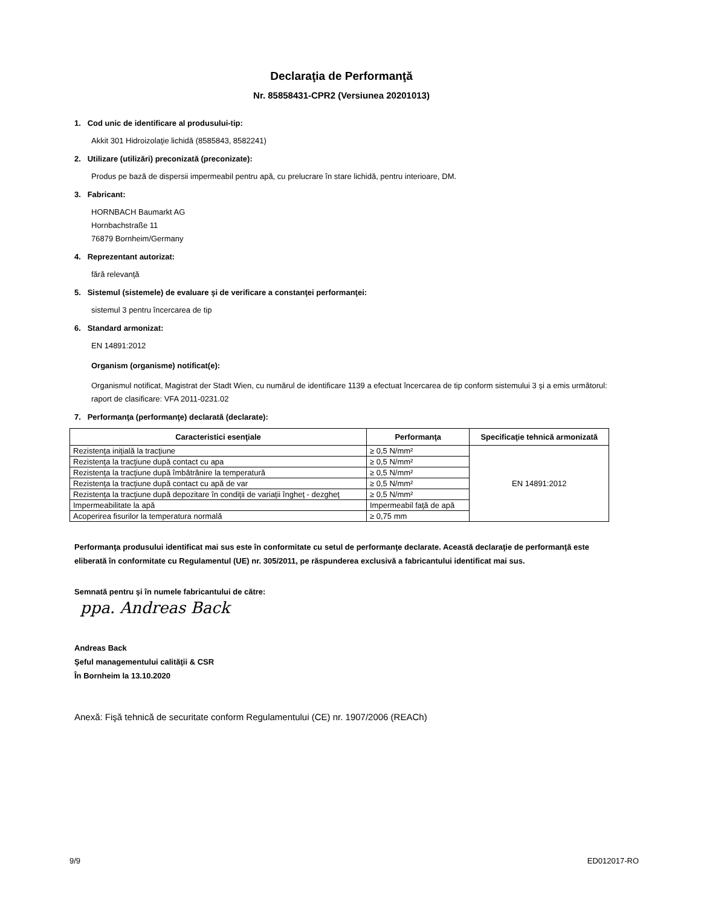Declaraţia de Performanţă
Nr. 85858431-CPR2 (Versiunea 20201013)
1. Cod unic de identificare al produsului-tip:
Akkit 301 Hidroizolaţie lichidă (8585843, 8582241)
2. Utilizare (utilizări) preconizată (preconizate):
Produs pe bază de dispersii impermeabil pentru apă, cu prelucrare în stare lichidă, pentru interioare, DM.
3. Fabricant:
HORNBACH Baumarkt AG
Hornbachstraße 11
76879 Bornheim/Germany
4. Reprezentant autorizat:
fără relevanţă
5. Sistemul (sistemele) de evaluare şi de verificare a constanţei performanţei:
sistemul 3 pentru încercarea de tip
6. Standard armonizat:
EN 14891:2012
Organism (organisme) notificat(e):
Organismul notificat, Magistrat der Stadt Wien, cu numărul de identificare 1139 a efectuat încercarea de tip conform sistemului 3 şi a emis următorul:
raport de clasificare: VFA 2011-0231.02
7. Performanţa (performanţe) declarată (declarate):
| Caracteristici esenţiale | Performanţa | Specificaţie tehnică armonizată |
| --- | --- | --- |
| Rezistenţa iniţială la tracţiune | ≥ 0,5 N/mm² | EN 14891:2012 |
| Rezistenţa la tracţiune după contact cu apa | ≥ 0,5 N/mm² | |
| Rezistenţa la tracţiune după îmbătrânire la temperatură | ≥ 0,5 N/mm² | |
| Rezistenţa la tracţiune după contact cu apă de var | ≥ 0,5 N/mm² | |
| Rezistenţa la tracţiune după depozitare în condiţii de variaţii îngheţ - dezgheţ | ≥ 0,5 N/mm² | |
| Impermeabilitate la apă | Impermeabil faţă de apă | |
| Acoperirea fisurilor la temperatura normală | ≥ 0,75 mm | |
Performanţa produsului identificat mai sus este în conformitate cu setul de performanţe declarate. Această declaraţie de performanţă este eliberată în conformitate cu Regulamentul (UE) nr. 305/2011, pe răspunderea exclusivă a fabricantului identificat mai sus.
Semnată pentru şi în numele fabricantului de către:
ppa. Andreas Back
Andreas Back
Şeful managementului calităţii & CSR
În Bornheim la 13.10.2020
Anexă: Fişă tehnică de securitate conform Regulamentului (CE) nr. 1907/2006 (REACh)
9/9 ED012017-RO